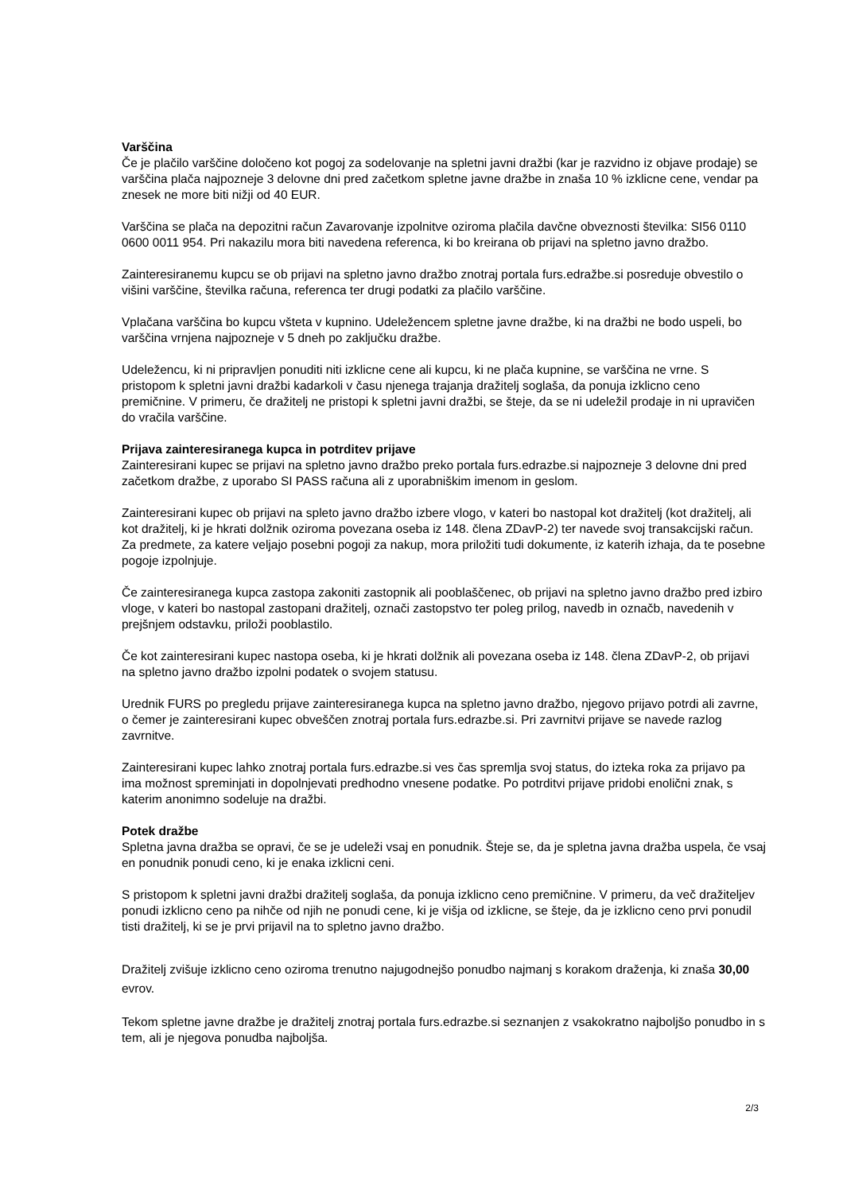Varščina
Če je plačilo varščine določeno kot pogoj za sodelovanje na spletni javni dražbi (kar je razvidno iz objave prodaje) se varščina plača najpozneje 3 delovne dni pred začetkom spletne javne dražbe in znaša 10 % izklicne cene, vendar pa znesek ne more biti nižji od 40 EUR.
Varščina se plača na depozitni račun Zavarovanje izpolnitve oziroma plačila davčne obveznosti številka: SI56 0110 0600 0011 954. Pri nakazilu mora biti navedena referenca, ki bo kreirana ob prijavi na spletno javno dražbo.
Zainteresiranemu kupcu se ob prijavi na spletno javno dražbo znotraj portala furs.edražbe.si posreduje obvestilo o višini varščine, številka računa, referenca ter drugi podatki za plačilo varščine.
Vplačana varščina bo kupcu všteta v kupnino. Udeležencem spletne javne dražbe, ki na dražbi ne bodo uspeli, bo varščina vrnjena najpozneje v 5 dneh po zaključku dražbe.
Udeležencu, ki ni pripravljen ponuditi niti izklicne cene ali kupcu, ki ne plača kupnine, se varščina ne vrne. S pristopom k spletni javni dražbi kadarkoli v času njenega trajanja dražitelj soglaša, da ponuja izklicno ceno premičnine. V primeru, če dražitelj ne pristopi k spletni javni dražbi, se šteje, da se ni udeležil prodaje in ni upravičen do vračila varščine.
Prijava zainteresiranega kupca in potrditev prijave
Zainteresirani kupec se prijavi na spletno javno dražbo preko portala furs.edrazbe.si najpozneje 3 delovne dni pred začetkom dražbe, z uporabo SI PASS računa ali z uporabniškim imenom in geslom.
Zainteresirani kupec ob prijavi na spleto javno dražbo izbere vlogo, v kateri bo nastopal kot dražitelj (kot dražitelj, ali kot dražitelj, ki je hkrati dolžnik oziroma povezana oseba iz 148. člena ZDavP-2) ter navede svoj transakcijski račun. Za predmete, za katere veljajo posebni pogoji za nakup, mora priložiti tudi dokumente, iz katerih izhaja, da te posebne pogoje izpolnjuje.
Če zainteresiranega kupca zastopa zakoniti zastopnik ali pooblaščenec, ob prijavi na spletno javno dražbo pred izbiro vloge, v kateri bo nastopal zastopani dražitelj, označi zastopstvo ter poleg prilog, navedb in označb, navedenih v prejšnjem odstavku, priloži pooblastilo.
Če kot zainteresirani kupec nastopa oseba, ki je hkrati dolžnik ali povezana oseba iz 148. člena ZDavP-2, ob prijavi na spletno javno dražbo izpolni podatek o svojem statusu.
Urednik FURS po pregledu prijave zainteresiranega kupca na spletno javno dražbo, njegovo prijavo potrdi ali zavrne, o čemer je zainteresirani kupec obveščen znotraj portala furs.edrazbe.si. Pri zavrnitvi prijave se navede razlog zavrnitve.
Zainteresirani kupec lahko znotraj portala furs.edrazbe.si ves čas spremlja svoj status, do izteka roka za prijavo pa ima možnost spreminjati in dopolnjevati predhodno vnesene podatke. Po potrditvi prijave pridobi enolični znak, s katerim anonimno sodeluje na dražbi.
Potek dražbe
Spletna javna dražba se opravi, če se je udeleži vsaj en ponudnik. Šteje se, da je spletna javna dražba uspela, če vsaj en ponudnik ponudi ceno, ki je enaka izklicni ceni.
S pristopom k spletni javni dražbi dražitelj soglaša, da ponuja izklicno ceno premičnine. V primeru, da več dražiteljev ponudi izklicno ceno pa nihče od njih ne ponudi cene, ki je višja od izklicne, se šteje, da je izklicno ceno prvi ponudil tisti dražitelj, ki se je prvi prijavil na to spletno javno dražbo.
Dražitelj zvišuje izklicno ceno oziroma trenutno najugodnejšo ponudbo najmanj s korakom draženja, ki znaša 30,00 evrov.
Tekom spletne javne dražbe je dražitelj znotraj portala furs.edrazbe.si seznanjen z vsakokratno najboljšo ponudbo in s tem, ali je njegova ponudba najboljša.
2/3